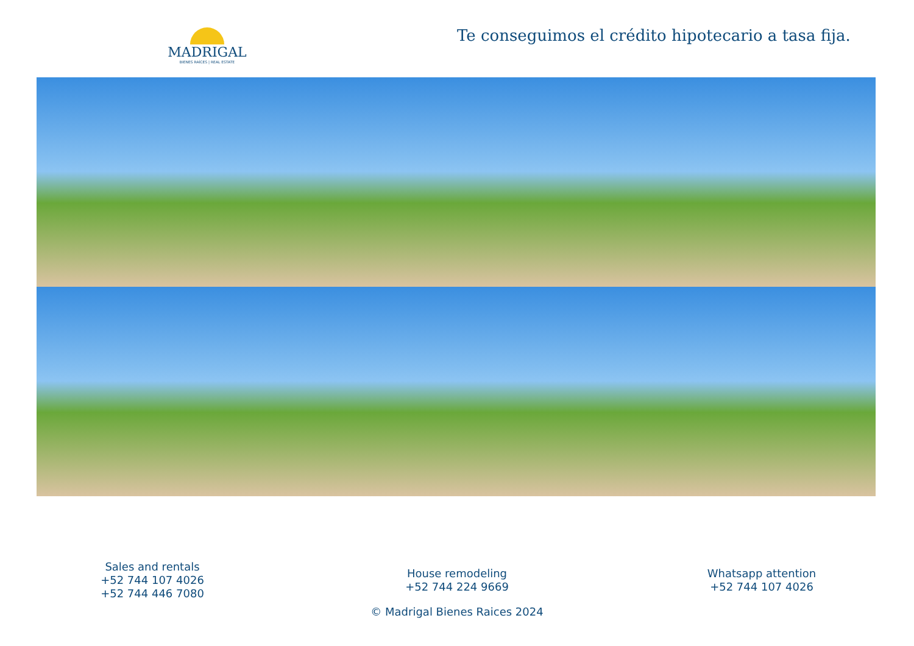MADRIGAL
BIENES RAÍCES | REAL ESTATE
Te conseguimos el crédito hipotecario a tasa fija.
Sales and rentals
+52 744 107 4026
+52 744 446 7080
House remodeling
+52 744 224 9669
Whatsapp attention
+52 744 107 4026
© Madrigal Bienes Raices 2024